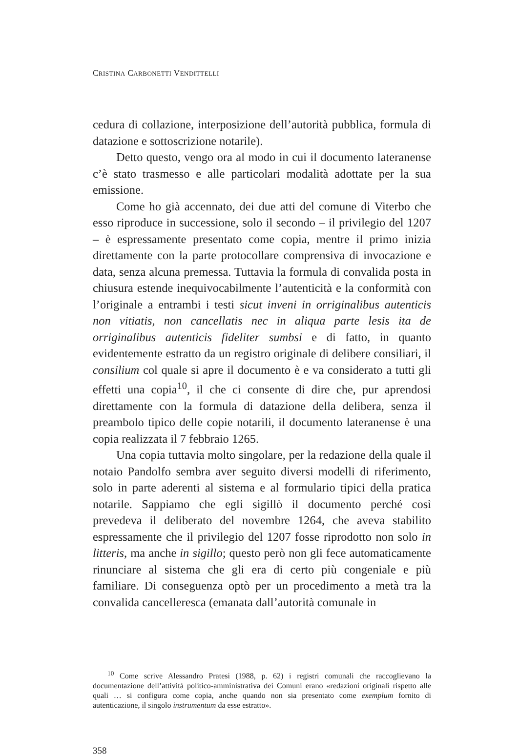CRISTINA CARBONETTI VENDITTELLI
cedura di collazione, interposizione dell’autorità pubblica, formula di datazione e sottoscrizione notarile).
Detto questo, vengo ora al modo in cui il documento lateranense c’è stato trasmesso e alle particolari modalità adottate per la sua emissione.
Come ho già accennato, dei due atti del comune di Viterbo che esso riproduce in successione, solo il secondo – il privilegio del 1207 – è espressamente presentato come copia, mentre il primo inizia direttamente con la parte protocollare comprensiva di invocazione e data, senza alcuna premessa. Tuttavia la formula di convalida posta in chiusura estende inequivocabilmente l’autenticità e la conformità con l’originale a entrambi i testi sicut inveni in orriginalibus autenticis non vitiatis, non cancellatis nec in aliqua parte lesis ita de orriginalibus autenticis fideliter sumbsi e di fatto, in quanto evidentemente estratto da un registro originale di delibere consiliari, il consilium col quale si apre il documento è e va considerato a tutti gli effetti una copia<sup>10</sup>, il che ci consente di dire che, pur aprendosi direttamente con la formula di datazione della delibera, senza il preambolo tipico delle copie notarili, il documento lateranense è una copia realizzata il 7 febbraio 1265.
Una copia tuttavia molto singolare, per la redazione della quale il notaio Pandolfo sembra aver seguito diversi modelli di riferimento, solo in parte aderenti al sistema e al formulario tipici della pratica notarile. Sappiamo che egli sigillò il documento perché così prevedeva il deliberato del novembre 1264, che aveva stabilito espressamente che il privilegio del 1207 fosse riprodotto non solo in litteris, ma anche in sigillo; questo però non gli fece automaticamente rinunciare al sistema che gli era di certo più congeniale e più familiare. Di conseguenza optò per un procedimento a metà tra la convalida cancelleresca (emanata dall’autorità comunale in
<sup>10</sup> Come scrive Alessandro Pratesi (1988, p. 62) i registri comunali che raccoglievano la documentazione dell’attività politico-amministrativa dei Comuni erano «redazioni originali rispetto alle quali … si configura come copia, anche quando non sia presentato come exemplum fornito di autenticazione, il singolo instrumentum da esse estratto».
358